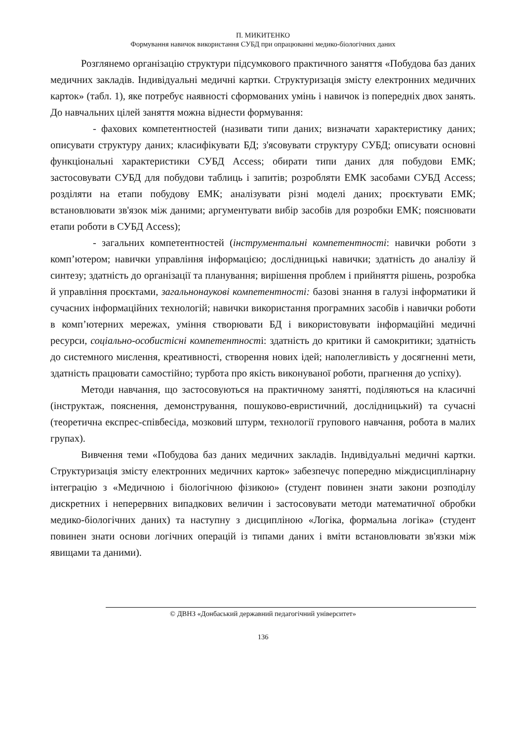П. МИКИТЕНКО
Формування навичок використання СУБД при опрацюванні медико-біологічних даних
Розглянемо організацію структури підсумкового практичного заняття «Побудова баз даних медичних закладів. Індивідуальні медичні картки. Структуризація змісту електронних медичних карток» (табл. 1), яке потребує наявності сформованих умінь і навичок із попередніх двох занять. До навчальних цілей заняття можна віднести формування:
- фахових компетентностей (називати типи даних; визначати характеристику даних; описувати структуру даних; класифікувати БД; з'ясовувати структуру СУБД; описувати основні функціональні характеристики СУБД Access; обирати типи даних для побудови ЕМК; застосовувати СУБД для побудови таблиць і запитів; розробляти ЕМК засобами СУБД Access; розділяти на етапи побудову ЕМК; аналізувати різні моделі даних; проєктувати ЕМК; встановлювати зв'язок між даними; аргументувати вибір засобів для розробки ЕМК; пояснювати етапи роботи в СУБД Access);
- загальних компетентностей (інструментальні компетентності: навички роботи з комп’ютером; навички управління інформацією; дослідницькі навички; здатність до аналізу й синтезу; здатність до організації та планування; вирішення проблем і прийняття рішень, розробка й управління проєктами, загальнонаукові компетентності: базові знання в галузі інформатики й сучасних інформаційних технологій; навички використання програмних засобів і навички роботи в комп’ютерних мережах, уміння створювати БД і використовувати інформаційні медичні ресурси, соціально-особистісні компетентності: здатність до критики й самокритики; здатність до системного мислення, креативності, створення нових ідей; наполегливість у досягненні мети, здатність працювати самостійно; турбота про якість виконуваної роботи, прагнення до успіху).
Методи навчання, що застосовуються на практичному занятті, поділяються на класичні (інструктаж, пояснення, демонстрування, пошуково-евристичний, дослідницький) та сучасні (теоретична експрес-співбесіда, мозковий штурм, технології групового навчання, робота в малих групах).
Вивчення теми «Побудова баз даних медичних закладів. Індивідуальні медичні картки. Структуризація змісту електронних медичних карток» забезпечує попередню міждисциплінарну інтеграцію з «Медичною і біологічною фізикою» (студент повинен знати закони розподілу дискретних і неперервних випадкових величин і застосовувати методи математичної обробки медико-біологічних даних) та наступну з дисципліною «Логіка, формальна логіка» (студент повинен знати основи логічних операцій із типами даних і вміти встановлювати зв'язки між явищами та даними).
© ДВНЗ «Донбаський державний педагогічний університет»
136